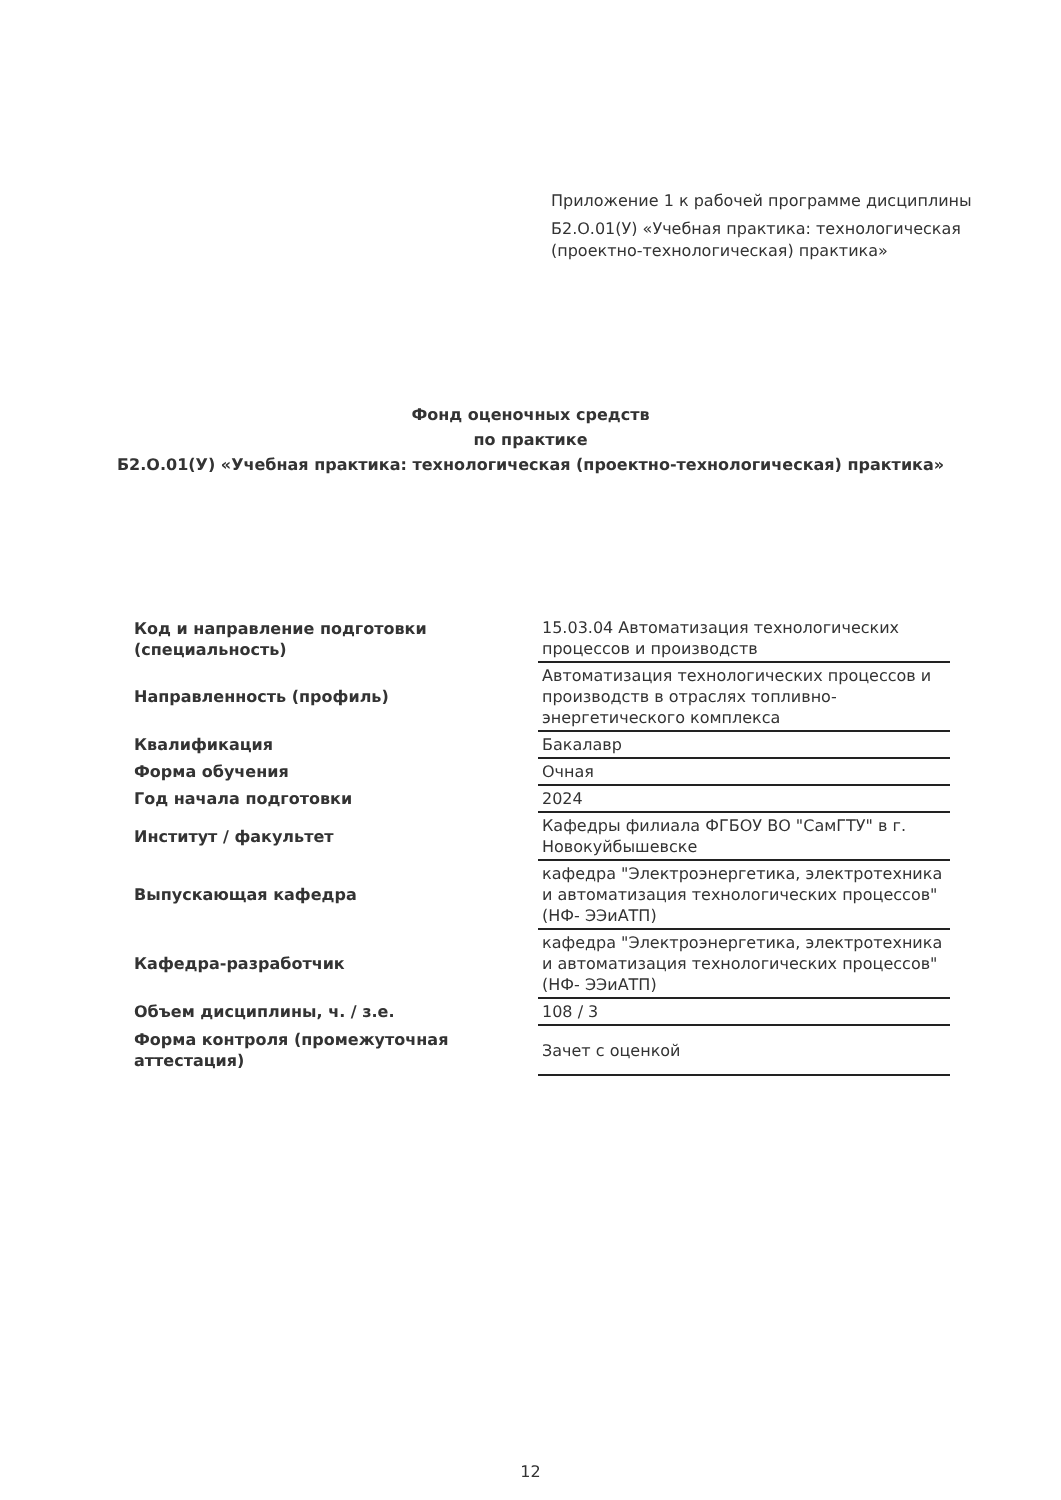Приложение 1 к рабочей программе дисциплины
Б2.О.01(У) «Учебная практика: технологическая
(проектно-технологическая) практика»
Фонд оценочных средств
по практике
Б2.О.01(У) «Учебная практика: технологическая (проектно-технологическая) практика»
| Код и направление подготовки (специальность) | 15.03.04 Автоматизация технологических процессов и производств |
| Направленность (профиль) | Автоматизация технологических процессов и производств в отраслях топливно-энергетического комплекса |
| Квалификация | Бакалавр |
| Форма обучения | Очная |
| Год начала подготовки | 2024 |
| Институт / факультет | Кафедры филиала ФГБОУ ВО "СамГТУ" в г. Новокуйбышевске |
| Выпускающая кафедра | кафедра "Электроэнергетика, электротехника и автоматизация технологических процессов" (НФ- ЭЭиАТП) |
| Кафедра-разработчик | кафедра "Электроэнергетика, электротехника и автоматизация технологических процессов" (НФ- ЭЭиАТП) |
| Объем дисциплины, ч. / з.е. | 108 / 3 |
| Форма контроля (промежуточная аттестация) | Зачет с оценкой |
12